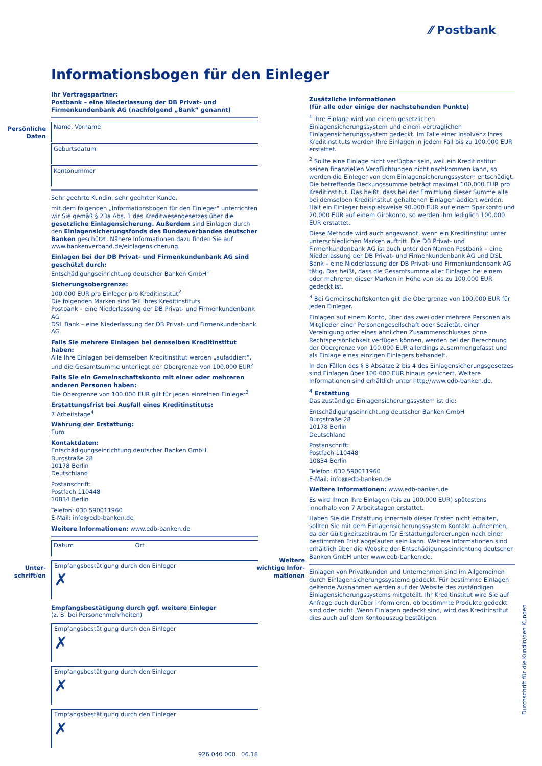⁄⁄ Postbank
Informationsbogen für den Einleger
Persönliche Daten
Unter-schrift/en
Weitere wichtige Infor-mationen
Ihr Vertragspartner:
Postbank – eine Niederlassung der DB Privat- und Firmenkundenbank AG (nachfolgend „Bank“ genannt)
Name, Vorname
Geburtsdatum
Kontonummer
Sehr geehrte Kundin, sehr geehrter Kunde,
mit dem folgenden „Informationsbogen für den Einleger“ unterrichten wir Sie gemäß § 23a Abs. 1 des Kreditwesengesetzes über die gesetzliche Einlagensicherung. Außerdem sind Einlagen durch den Einlagensicherungsfonds des Bundesverbandes deutscher Banken geschützt. Nähere Informationen dazu finden Sie auf www.bankenverband.de/einlagensicherung.
Einlagen bei der DB Privat- und Firmenkundenbank AG sind geschützt durch:
Entschädigungseinrichtung deutscher Banken GmbH<sup>1</sup>
Sicherungsobergrenze:
100.000 EUR pro Einleger pro Kreditinstitut<sup>2</sup>
Die folgenden Marken sind Teil Ihres Kreditinstituts
Postbank – eine Niederlassung der DB Privat- und Firmenkundenbank AG
DSL Bank – eine Niederlassung der DB Privat- und Firmenkundenbank AG
Falls Sie mehrere Einlagen bei demselben Kreditinstitut haben:
Alle Ihre Einlagen bei demselben Kreditinstitut werden „aufaddiert“, und die Gesamtsumme unterliegt der Obergrenze von 100.000 EUR<sup>2</sup>
Falls Sie ein Gemeinschaftskonto mit einer oder mehreren anderen Personen haben:
Die Obergrenze von 100.000 EUR gilt für jeden einzelnen Einleger<sup>3</sup>
Erstattungsfrist bei Ausfall eines Kreditinstituts:
7 Arbeitstage<sup>4</sup>
Währung der Erstattung:
Euro
Kontaktdaten:
Entschädigungseinrichtung deutscher Banken GmbH
Burgstraße 28
10178 Berlin
Deutschland
Postanschrift:
Postfach 110448
10834 Berlin
Telefon: 030 590011960
E-Mail: info@edb-banken.de
Weitere Informationen: www.edb-banken.de
Datum Ort
Empfangsbestätigung durch den Einleger
✗
Empfangsbestätigung durch ggf. weitere Einleger
(z. B. bei Personenmehrheiten)
Empfangsbestätigung durch den Einleger
✗
Empfangsbestätigung durch den Einleger
✗
Empfangsbestätigung durch den Einleger
✗
926 040 000 06.18
Zusätzliche Informationen
(für alle oder einige der nachstehenden Punkte)
<sup>1</sup> Ihre Einlage wird von einem gesetzlichen Einlagensicherungssystem und einem vertraglichen Einlagensicherungssystem gedeckt. Im Falle einer Insolvenz Ihres Kreditinstituts werden Ihre Einlagen in jedem Fall bis zu 100.000 EUR erstattet.
<sup>2</sup> Sollte eine Einlage nicht verfügbar sein, weil ein Kreditinstitut seinen finanziellen Verpflichtungen nicht nachkommen kann, so werden die Einleger von dem Einlagensicherungssystem entschädigt. Die betreffende Deckungssumme beträgt maximal 100.000 EUR pro Kreditinstitut. Das heißt, dass bei der Ermittlung dieser Summe alle bei demselben Kreditinstitut gehaltenen Einlagen addiert werden. Hält ein Einleger beispielsweise 90.000 EUR auf einem Sparkonto und 20.000 EUR auf einem Girokonto, so werden ihm lediglich 100.000 EUR erstattet.
Diese Methode wird auch angewandt, wenn ein Kreditinstitut unter unterschiedlichen Marken auftritt. Die DB Privat- und Firmenkundenbank AG ist auch unter den Namen Postbank – eine Niederlassung der DB Privat- und Firmenkundenbank AG und DSL Bank – eine Niederlassung der DB Privat- und Firmenkundenbank AG tätig. Das heißt, dass die Gesamtsumme aller Einlagen bei einem oder mehreren dieser Marken in Höhe von bis zu 100.000 EUR gedeckt ist.
<sup>3</sup> Bei Gemeinschaftskonten gilt die Obergrenze von 100.000 EUR für jeden Einleger.
Einlagen auf einem Konto, über das zwei oder mehrere Personen als Mitglieder einer Personengesellschaft oder Sozietät, einer Vereinigung oder eines ähnlichen Zusammenschlusses ohne Rechtspersönlichkeit verfügen können, werden bei der Berechnung der Obergrenze von 100.000 EUR allerdings zusammengefasst und als Einlage eines einzigen Einlegers behandelt.
In den Fällen des § 8 Absätze 2 bis 4 des Einlagensicherungsgesetzes sind Einlagen über 100.000 EUR hinaus gesichert. Weitere Informationen sind erhältlich unter http://www.edb-banken.de.
<sup>4</sup> Erstattung
Das zuständige Einlagensicherungssystem ist die:
Entschädigungseinrichtung deutscher Banken GmbH
Burgstraße 28
10178 Berlin
Deutschland
Postanschrift:
Postfach 110448
10834 Berlin
Telefon: 030 590011960
E-Mail: info@edb-banken.de
Weitere Informationen: www.edb-banken.de
Es wird Ihnen Ihre Einlagen (bis zu 100.000 EUR) spätestens innerhalb von 7 Arbeitstagen erstattet.
Haben Sie die Erstattung innerhalb dieser Fristen nicht erhalten, sollten Sie mit dem Einlagensicherungssystem Kontakt aufnehmen, da der Gültigkeitszeitraum für Erstattungsforderungen nach einer bestimmten Frist abgelaufen sein kann. Weitere Informationen sind erhältlich über die Website der Entschädigungseinrichtung deutscher Banken GmbH unter www.edb-banken.de.
Einlagen von Privatkunden und Unternehmen sind im Allgemeinen durch Einlagensicherungssysteme gedeckt. Für bestimmte Einlagen geltende Ausnahmen werden auf der Website des zuständigen Einlagensicherungssystems mitgeteilt. Ihr Kreditinstitut wird Sie auf Anfrage auch darüber informieren, ob bestimmte Produkte gedeckt sind oder nicht. Wenn Einlagen gedeckt sind, wird das Kreditinstitut dies auch auf dem Kontoauszug bestätigen.
Durchschrift für die Kundin/den Kunden